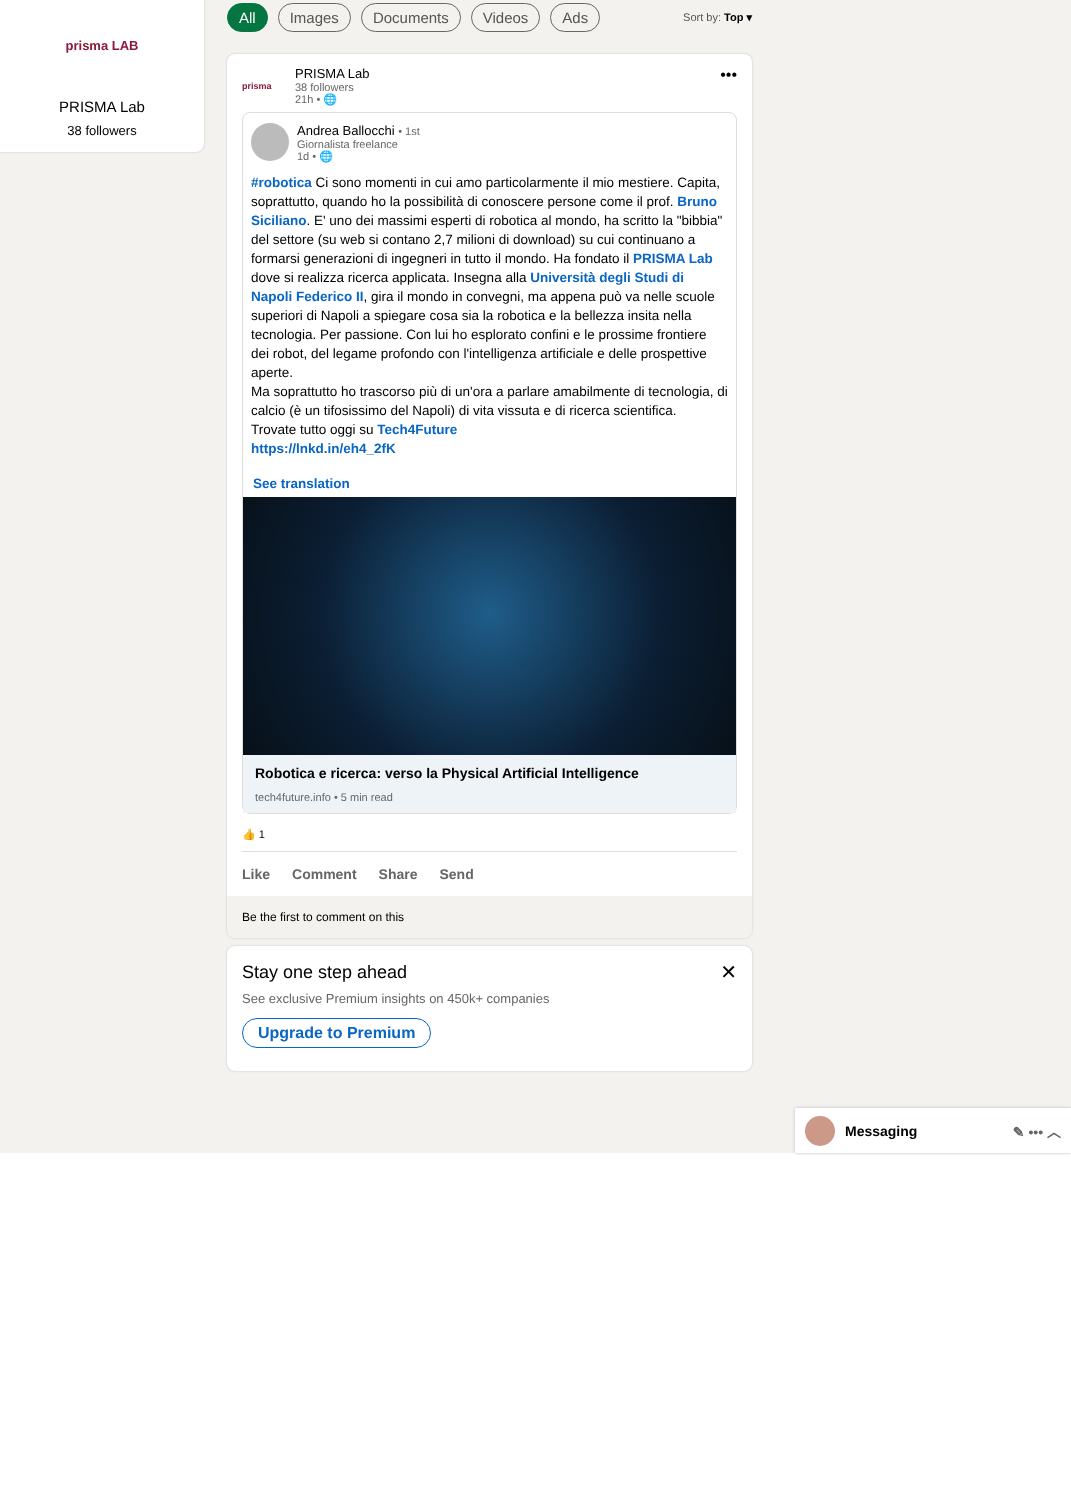prisma LAB
PRISMA Lab
38 followers
All Images Documents Videos Ads Sort by: Top ▾
prisma
PRISMA Lab
38 followers
21h • 🌐
•••
Andrea Ballocchi • 1st
Giornalista freelance
1d • 🌐
#robotica Ci sono momenti in cui amo particolarmente il mio mestiere. Capita, soprattutto, quando ho la possibilità di conoscere persone come il prof. Bruno Siciliano. E' uno dei massimi esperti di robotica al mondo, ha scritto la "bibbia" del settore (su web si contano 2,7 milioni di download) su cui continuano a formarsi generazioni di ingegneri in tutto il mondo. Ha fondato il PRISMA Lab dove si realizza ricerca applicata. Insegna alla Università degli Studi di Napoli Federico II, gira il mondo in convegni, ma appena può va nelle scuole superiori di Napoli a spiegare cosa sia la robotica e la bellezza insita nella tecnologia. Per passione. Con lui ho esplorato confini e le prossime frontiere dei robot, del legame profondo con l'intelligenza artificiale e delle prospettive aperte.
Ma soprattutto ho trascorso più di un'ora a parlare amabilmente di tecnologia, di calcio (è un tifosissimo del Napoli) di vita vissuta e di ricerca scientifica.
Trovate tutto oggi su Tech4Future
https://lnkd.in/eh4_2fK
See translation
Robotica e ricerca: verso la Physical Artificial Intelligence
tech4future.info • 5 min read
👍 1
Like Comment Share Send
Be the first to comment on this
Stay one step ahead
See exclusive Premium insights on 450k+ companies
Upgrade to Premium
✕
Messaging ✎ ••• ︿